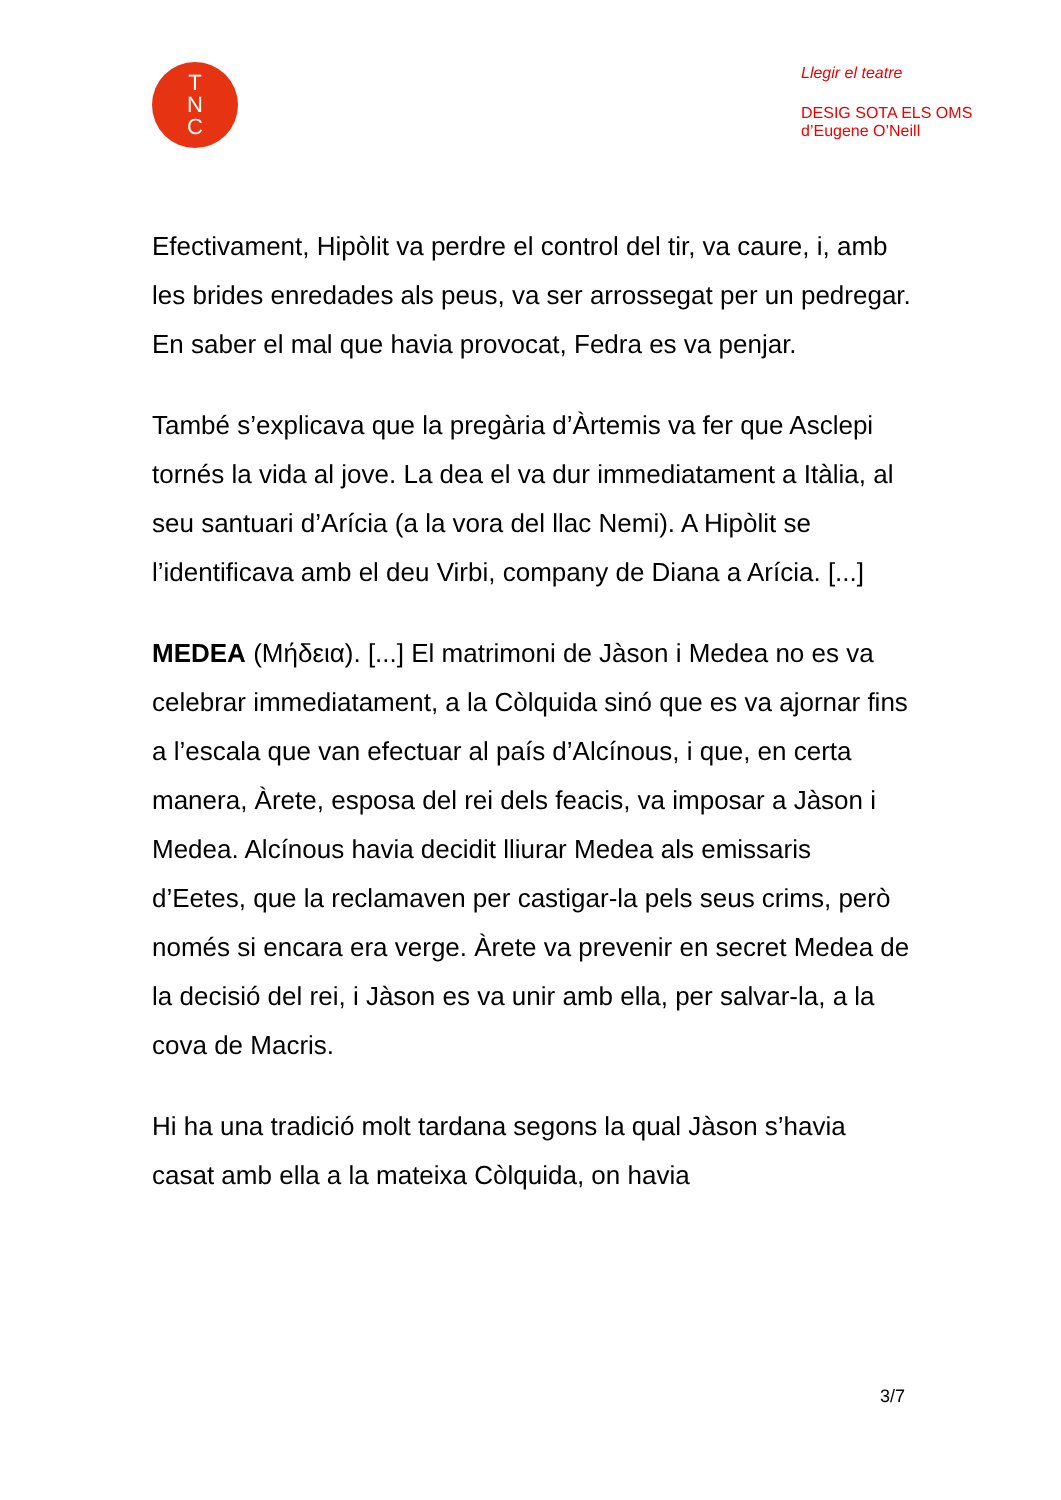T
N
C
Llegir el teatre
DESIG SOTA ELS OMS
d’Eugene O’Neill
Efectivament, Hipòlit va perdre el control del tir, va caure, i, amb les brides enredades als peus, va ser arrossegat per un pedregar. En saber el mal que havia provocat, Fedra es va penjar.
També s’explicava que la pregària d’Àrtemis va fer que Asclepi tornés la vida al jove. La dea el va dur immediatament a Itàlia, al seu santuari d’Arícia (a la vora del llac Nemi). A Hipòlit se l’identificava amb el deu Virbi, company de Diana a Arícia. [...]
MEDEA (Μήδεια). [...] El matrimoni de Jàson i Medea no es va celebrar immediatament, a la Còlquida sinó que es va ajornar fins a l’escala que van efectuar al país d’Alcínous, i que, en certa manera, Àrete, esposa del rei dels feacis, va imposar a Jàson i Medea. Alcínous havia decidit lliurar Medea als emissaris d’Eetes, que la reclamaven per castigar-la pels seus crims, però només si encara era verge. Àrete va prevenir en secret Medea de la decisió del rei, i Jàson es va unir amb ella, per salvar-la, a la cova de Macris.
Hi ha una tradició molt tardana segons la qual Jàson s’havia casat amb ella a la mateixa Còlquida, on havia
3/7